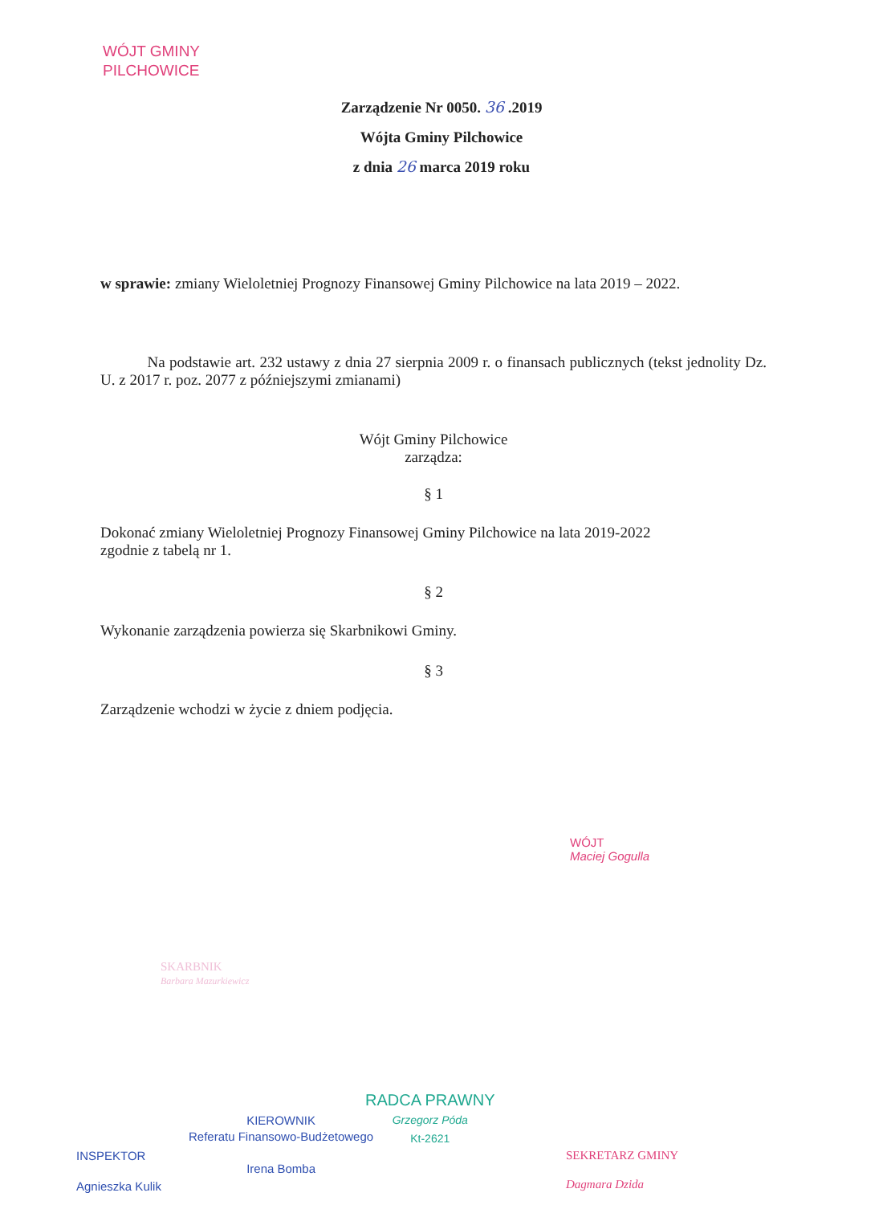WÓJT GMINY
PILCHOWICE
Zarządzenie Nr 0050. 36 .2019
Wójta Gminy Pilchowice
z dnia 26 marca 2019 roku
w sprawie: zmiany Wieloletniej Prognozy Finansowej Gminy Pilchowice na lata 2019 – 2022.
Na podstawie art. 232 ustawy z dnia 27 sierpnia 2009 r. o finansach publicznych (tekst jednolity Dz. U. z 2017 r. poz. 2077 z późniejszymi zmianami)
Wójt Gminy Pilchowice
zarządza:
§ 1
Dokonać zmiany Wieloletniej Prognozy Finansowej Gminy Pilchowice na lata 2019-2022
zgodnie z tabelą nr 1.
§ 2
Wykonanie zarządzenia powierza się Skarbnikowi Gminy.
§ 3
Zarządzenie wchodzi w życie z dniem podjęcia.
WÓJT
Maciej Gogulla
SKARBNIK
Barbara Mazurkiewicz
INSPEKTOR
Agnieszka Kulik
KIEROWNIK
Referatu Finansowo-Budżetowego
Irena Bomba
RADCA PRAWNY
Grzegorz Póda
Kt-2621
SEKRETARZ GMINY
Dagmara Dzida